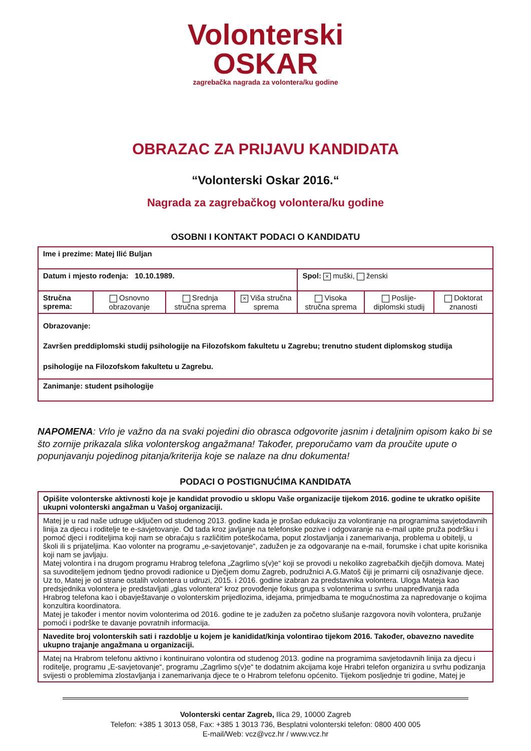Volonterski
OSKAR
zagrebačka nagrada za volontera/ku godine
OBRAZAC ZA PRIJAVU KANDIDATA
“Volonterski Oskar 2016.“
Nagrada za zagrebačkog volontera/ku godine
OSOBNI I KONTAKT PODACI O KANDIDATU
| Ime i prezime: Matej Ilić Buljan | | | | | | |
| Datum i mjesto rođenja: 10.10.1989. | | | | Spol: × muški, ženski | | |
| Stručna sprema: | Osnovno obrazovanje | Srednja stručna sprema | × Viša stručna sprema | Visoka stručna sprema | Poslije-diplomski studij | Doktorat znanosti |
| Obrazovanje: Završen preddiplomski studij psihologije na Filozofskom fakultetu u Zagrebu; trenutno student diplomskog studija psihologije na Filozofskom fakultetu u Zagrebu. | | | | | | |
| Zanimanje: student psihologije | | | | | | |
NAPOMENA: Vrlo je važno da na svaki pojedini dio obrasca odgovorite jasnim i detaljnim opisom kako bi se što zornije prikazala slika volonterskog angažmana! Također, preporučamo vam da proučite upute o popunjavanju pojedinog pitanja/kriterija koje se nalaze na dnu dokumenta!
PODACI O POSTIGNUĆIMA KANDIDATA
| Opišite volonterske aktivnosti koje je kandidat provodio u sklopu Vaše organizacije tijekom 2016. godine te ukratko opišite ukupni volonterski angažman u Vašoj organizaciji. |
| Matej je u rad naše udruge uključen od studenog 2013. godine kada je prošao edukaciju za volontiranje na programima savjetodavnih linija za djecu i roditelje te e-savjetovanje. Od tada kroz javljanje na telefonske pozive i odgovaranje na e-mail upite pruža podršku i pomoć djeci i roditeljima koji nam se obraćaju s različitim poteškoćama, poput zlostavljanja i zanemarivanja, problema u obitelji, u školi ili s prijateljima. Kao volonter na programu „e-savjetovanje“, zadužen je za odgovaranje na e-mail, forumske i chat upite korisnika koji nam se javljaju. Matej volontira i na drugom programu Hrabrog telefona „Zagrlimo s(v)e“ koji se provodi u nekoliko zagrebačkih dječjih domova. Matej sa suvoditeljem jednom tjedno provodi radionice u Dječjem domu Zagreb, podružnici A.G.Matoš čiji je primarni cilj osnaživanje djece. Uz to, Matej je od strane ostalih volontera u udruzi, 2015. i 2016. godine izabran za predstavnika volontera. Uloga Mateja kao predsjednika volontera je predstavljati „glas volontera“ kroz provođenje fokus grupa s volonterima u svrhu unapređivanja rada Hrabrog telefona kao i obavještavanje o volonterskim prijedlozima, idejama, primjedbama te mogućnostima za napredovanje o kojima konzultira koordinatora. Matej je također i mentor novim volonterima od 2016. godine te je zadužen za početno slušanje razgovora novih volontera, pružanje pomoći i podrške te davanje povratnih informacija. |
| Navedite broj volonterskih sati i razdoblje u kojem je kanididat/kinja volontirao tijekom 2016. Također, obavezno navedite ukupno trajanje angažmana u organizaciji. |
| Matej na Hrabrom telefonu aktivno i kontinuirano volontira od studenog 2013. godine na programima savjetodavnih linija za djecu i roditelje, programu „E-savjetovanje“, programu „Zagrlimo s(v)e“ te dodatnim akcijama koje Hrabri telefon organizira u svrhu podizanja svijesti o problemima zlostavljanja i zanemarivanja djece te o Hrabrom telefonu općenito. Tijekom posljednje tri godine, Matej je |
Volonterski centar Zagreb, Ilica 29, 10000 Zagreb
Telefon: +385 1 3013 058, Fax: +385 1 3013 736, Besplatni volonterski telefon: 0800 400 005
E-mail/Web: vcz@vcz.hr / www.vcz.hr